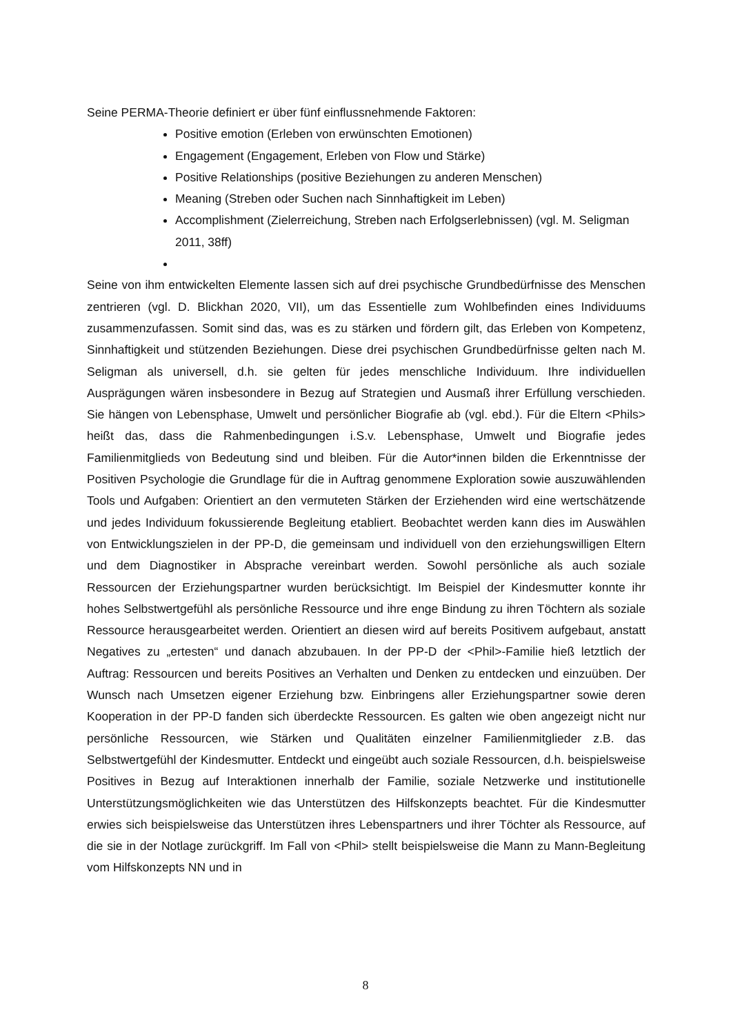Seine PERMA-Theorie definiert er über fünf einflussnehmende Faktoren:
Positive emotion (Erleben von erwünschten Emotionen)
Engagement (Engagement, Erleben von Flow und Stärke)
Positive Relationships (positive Beziehungen zu anderen Menschen)
Meaning (Streben oder Suchen nach Sinnhaftigkeit im Leben)
Accomplishment (Zielerreichung, Streben nach Erfolgserlebnissen) (vgl. M. Seligman 2011, 38ff)
Seine von ihm entwickelten Elemente lassen sich auf drei psychische Grundbedürfnisse des Menschen zentrieren (vgl. D. Blickhan 2020, VII), um das Essentielle zum Wohlbefinden eines Individuums zusammenzufassen. Somit sind das, was es zu stärken und fördern gilt, das Erleben von Kompetenz, Sinnhaftigkeit und stützenden Beziehungen. Diese drei psychischen Grundbedürfnisse gelten nach M. Seligman als universell, d.h. sie gelten für jedes menschliche Individuum. Ihre individuellen Ausprägungen wären insbesondere in Bezug auf Strategien und Ausmaß ihrer Erfüllung verschieden. Sie hängen von Lebensphase, Umwelt und persönlicher Biografie ab (vgl. ebd.). Für die Eltern <Phils> heißt das, dass die Rahmenbedingungen i.S.v. Lebensphase, Umwelt und Biografie jedes Familienmitglieds von Bedeutung sind und bleiben. Für die Autor*innen bilden die Erkenntnisse der Positiven Psychologie die Grundlage für die in Auftrag genommene Exploration sowie auszuwählenden Tools und Aufgaben: Orientiert an den vermuteten Stärken der Erziehenden wird eine wertschätzende und jedes Individuum fokussierende Begleitung etabliert. Beobachtet werden kann dies im Auswählen von Entwicklungszielen in der PP-D, die gemeinsam und individuell von den erziehungswilligen Eltern und dem Diagnostiker in Absprache vereinbart werden. Sowohl persönliche als auch soziale Ressourcen der Erziehungspartner wurden berücksichtigt. Im Beispiel der Kindesmutter konnte ihr hohes Selbstwertgefühl als persönliche Ressource und ihre enge Bindung zu ihren Töchtern als soziale Ressource herausgearbeitet werden. Orientiert an diesen wird auf bereits Positivem aufgebaut, anstatt Negatives zu „ertesten“ und danach abzubauen. In der PP-D der <Phil>-Familie hieß letztlich der Auftrag: Ressourcen und bereits Positives an Verhalten und Denken zu entdecken und einzuüben. Der Wunsch nach Umsetzen eigener Erziehung bzw. Einbringens aller Erziehungspartner sowie deren Kooperation in der PP-D fanden sich überdeckte Ressourcen. Es galten wie oben angezeigt nicht nur persönliche Ressourcen, wie Stärken und Qualitäten einzelner Familienmitglieder z.B. das Selbstwertgefühl der Kindesmutter. Entdeckt und eingeübt auch soziale Ressourcen, d.h. beispielsweise Positives in Bezug auf Interaktionen innerhalb der Familie, soziale Netzwerke und institutionelle Unterstützungsmöglichkeiten wie das Unterstützen des Hilfskonzepts beachtet. Für die Kindesmutter erwies sich beispielsweise das Unterstützen ihres Lebenspartners und ihrer Töchter als Ressource, auf die sie in der Notlage zurückgriff. Im Fall von <Phil> stellt beispielsweise die Mann zu Mann-Begleitung vom Hilfskonzepts NN und in
8